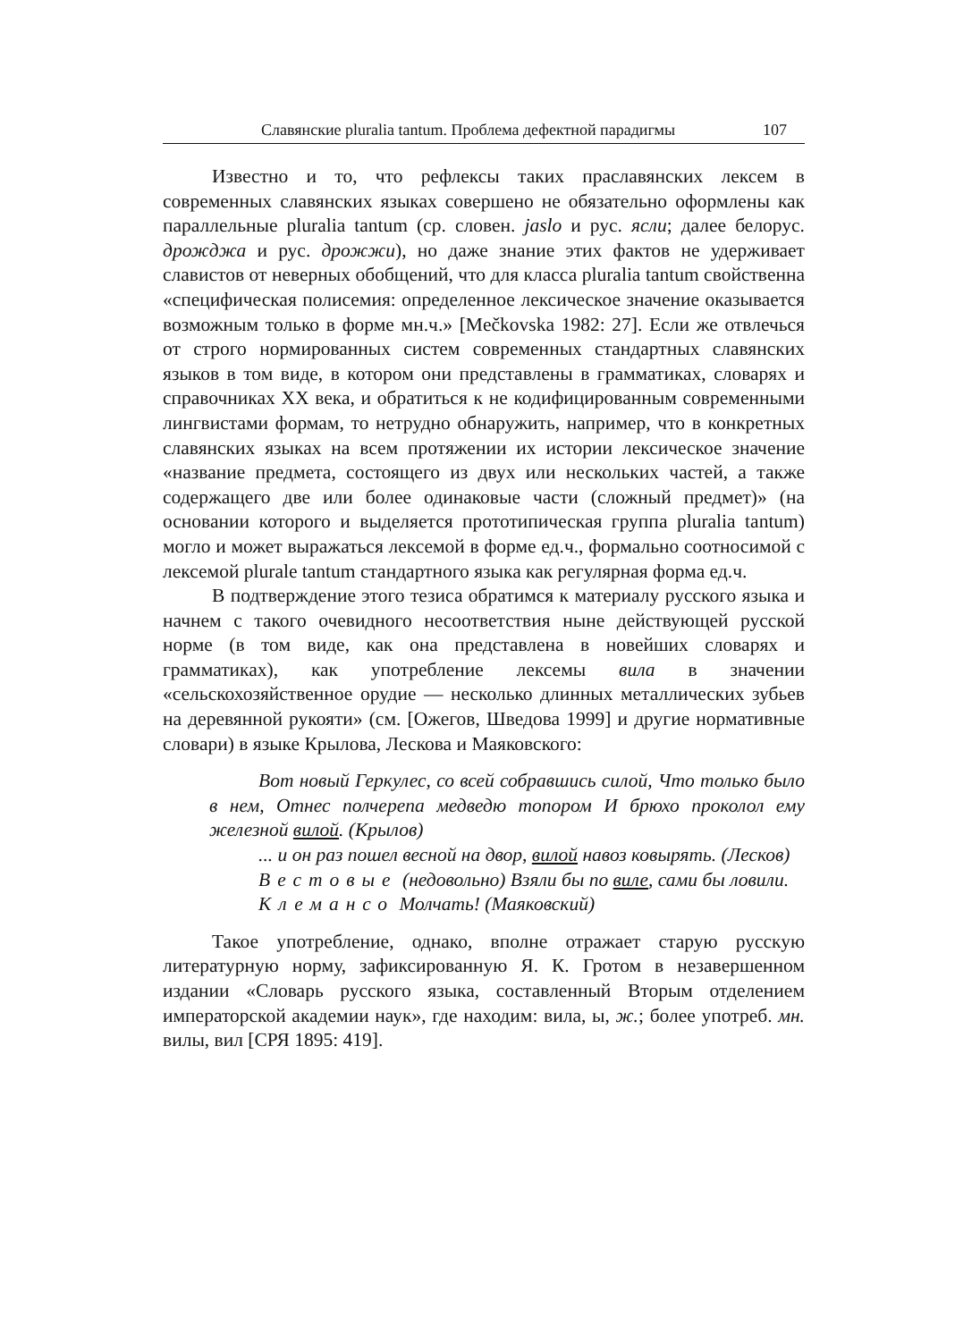Славянские pluralia tantum. Проблема дефектной парадигмы 107
Известно и то, что рефлексы таких праславянских лексем в современных славянских языках совершено не обязательно оформлены как параллельные pluralia tantum (ср. словен. jaslo и рус. ясли; далее белорус. дрожджа и рус. дрожжи), но даже знание этих фактов не удерживает славистов от неверных обобщений, что для класса pluralia tantum свойственна «специфическая полисемия: определенное лексическое значение оказывается возможным только в форме мн.ч.» [Mečkovska 1982: 27]. Если же отвлечься от строго нормированных систем современных стандартных славянских языков в том виде, в котором они представлены в грамматиках, словарях и справочниках XX века, и обратиться к не кодифицированным современными лингвистами формам, то нетрудно обнаружить, например, что в конкретных славянских языках на всем протяжении их истории лексическое значение «название предмета, состоящего из двух или нескольких частей, а также содержащего две или более одинаковые части (сложный предмет)» (на основании которого и выделяется прототипическая группа pluralia tantum) могло и может выражаться лексемой в форме ед.ч., формально соотносимой с лексемой plurale tantum стандартного языка как регулярная форма ед.ч.
В подтверждение этого тезиса обратимся к материалу русского языка и начнем с такого очевидного несоответствия ныне действующей русской норме (в том виде, как она представлена в новейших словарях и грамматиках), как употребление лексемы вила в значении «сельскохозяйственное орудие — несколько длинных металлических зубьев на деревянной рукояти» (см. [Ожегов, Шведова 1999] и другие нормативные словари) в языке Крылова, Лескова и Маяковского:
Вот новый Геркулес, со всей собравшись силой, Что только было в нем, Отнес полчерепа медведю топором И брюхо проколол ему железной вилой. (Крылов)
... и он раз пошел весной на двор, вилой навоз ковырять. (Лесков)
Вестовые (недовольно) Взяли бы по виле, сами бы ловили.
Клемансо Молчать! (Маяковский)
Такое употребление, однако, вполне отражает старую русскую литературную норму, зафиксированную Я. К. Гротом в незавершенном издании «Словарь русского языка, составленный Вторым отделением императорской академии наук», где находим: вила, ы, ж.; более употреб. мн. вилы, вил [СРЯ 1895: 419].